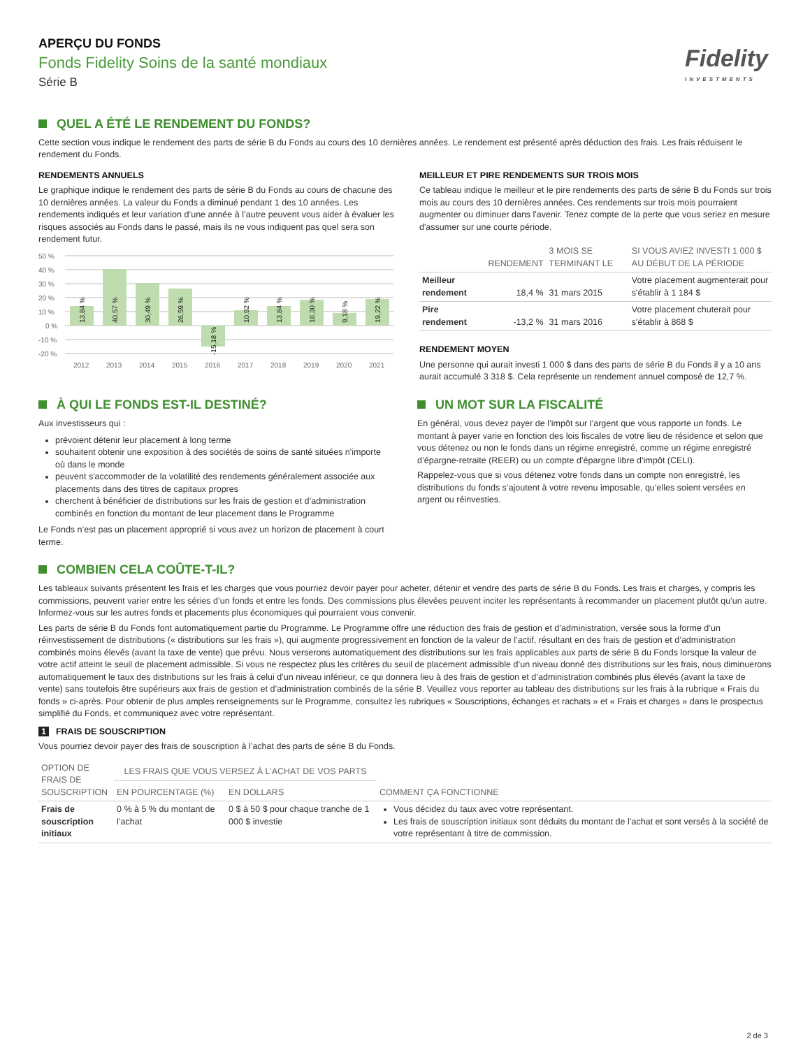APERÇU DU FONDS
Fonds Fidelity Soins de la santé mondiaux
Série B
Fidelity
INVESTMENTS
QUEL A ÉTÉ LE RENDEMENT DU FONDS?
Cette section vous indique le rendement des parts de série B du Fonds au cours des 10 dernières années. Le rendement est présenté après déduction des frais. Les frais réduisent le rendement du Fonds.
RENDEMENTS ANNUELS
Le graphique indique le rendement des parts de série B du Fonds au cours de chacune des 10 dernières années. La valeur du Fonds a diminué pendant 1 des 10 années. Les rendements indiqués et leur variation d’une année à l’autre peuvent vous aider à évaluer les risques associés au Fonds dans le passé, mais ils ne vous indiquent pas quel sera son rendement futur.
50 %
40 %
30 %
20 %
10 %
0 %
-10 %
-20 %
13,84 %
40,57 %
30,49 %
26,59 %
-15,18 %
10,92 %
13,84 %
18,30 %
9,18 %
19,22 %
2012
2013
2014
2015
2016
2017
2018
2019
2020
2021
MEILLEUR ET PIRE RENDEMENTS SUR TROIS MOIS
Ce tableau indique le meilleur et le pire rendements des parts de série B du Fonds sur trois mois au cours des 10 dernières années. Ces rendements sur trois mois pourraient augmenter ou diminuer dans l'avenir. Tenez compte de la perte que vous seriez en mesure d'assumer sur une courte période.
| | RENDEMENT | 3 MOIS SE TERMINANT LE | SI VOUS AVIEZ INVESTI 1 000 $ AU DÉBUT DE LA PÉRIODE |
| --- | --- | --- | --- |
| Meilleur rendement | 18,4 % | 31 mars 2015 | Votre placement augmenterait pour s'établir à 1 184 $ |
| Pire rendement | -13,2 % | 31 mars 2016 | Votre placement chuterait pour s'établir à 868 $ |
RENDEMENT MOYEN
Une personne qui aurait investi 1 000 $ dans des parts de série B du Fonds il y a 10 ans aurait accumulé 3 318 $. Cela représente un rendement annuel composé de 12,7 %.
À QUI LE FONDS EST-IL DESTINÉ?
Aux investisseurs qui :
prévoient détenir leur placement à long terme
souhaitent obtenir une exposition à des sociétés de soins de santé situées n'importe où dans le monde
peuvent s'accommoder de la volatilité des rendements généralement associée aux placements dans des titres de capitaux propres
cherchent à bénéficier de distributions sur les frais de gestion et d’administration combinés en fonction du montant de leur placement dans le Programme
Le Fonds n’est pas un placement approprié si vous avez un horizon de placement à court terme.
UN MOT SUR LA FISCALITÉ
En général, vous devez payer de l’impôt sur l’argent que vous rapporte un fonds. Le montant à payer varie en fonction des lois fiscales de votre lieu de résidence et selon que vous détenez ou non le fonds dans un régime enregistré, comme un régime enregistré d’épargne-retraite (REER) ou un compte d’épargne libre d’impôt (CELI).
Rappelez-vous que si vous détenez votre fonds dans un compte non enregistré, les distributions du fonds s’ajoutent à votre revenu imposable, qu’elles soient versées en argent ou réinvesties.
COMBIEN CELA COÛTE-T-IL?
Les tableaux suivants présentent les frais et les charges que vous pourriez devoir payer pour acheter, détenir et vendre des parts de série B du Fonds. Les frais et charges, y compris les commissions, peuvent varier entre les séries d’un fonds et entre les fonds. Des commissions plus élevées peuvent inciter les représentants à recommander un placement plutôt qu’un autre. Informez-vous sur les autres fonds et placements plus économiques qui pourraient vous convenir.
Les parts de série B du Fonds font automatiquement partie du Programme. Le Programme offre une réduction des frais de gestion et d’administration, versée sous la forme d’un réinvestissement de distributions (« distributions sur les frais »), qui augmente progressivement en fonction de la valeur de l’actif, résultant en des frais de gestion et d’administration combinés moins élevés (avant la taxe de vente) que prévu. Nous verserons automatiquement des distributions sur les frais applicables aux parts de série B du Fonds lorsque la valeur de votre actif atteint le seuil de placement admissible. Si vous ne respectez plus les critères du seuil de placement admissible d’un niveau donné des distributions sur les frais, nous diminuerons automatiquement le taux des distributions sur les frais à celui d’un niveau inférieur, ce qui donnera lieu à des frais de gestion et d’administration combinés plus élevés (avant la taxe de vente) sans toutefois être supérieurs aux frais de gestion et d’administration combinés de la série B. Veuillez vous reporter au tableau des distributions sur les frais à la rubrique « Frais du fonds » ci-après. Pour obtenir de plus amples renseignements sur le Programme, consultez les rubriques « Souscriptions, échanges et rachats » et « Frais et charges » dans le prospectus simplifié du Fonds, et communiquez avec votre représentant.
1 FRAIS DE SOUSCRIPTION
Vous pourriez devoir payer des frais de souscription à l’achat des parts de série B du Fonds.
| OPTION DE FRAIS DE SOUSCRIPTION | LES FRAIS QUE VOUS VERSEZ À L’ACHAT DE VOS PARTS | | COMMENT ÇA FONCTIONNE |
| --- | --- | --- | --- |
| | EN POURCENTAGE (%) | EN DOLLARS | |
| Frais de souscription initiaux | 0 % à 5 % du montant de l’achat | 0 $ à 50 $ pour chaque tranche de 1 000 $ investie | Vous décidez du taux avec votre représentant. Les frais de souscription initiaux sont déduits du montant de l’achat et sont versés à la société de votre représentant à titre de commission. |
2 de 3